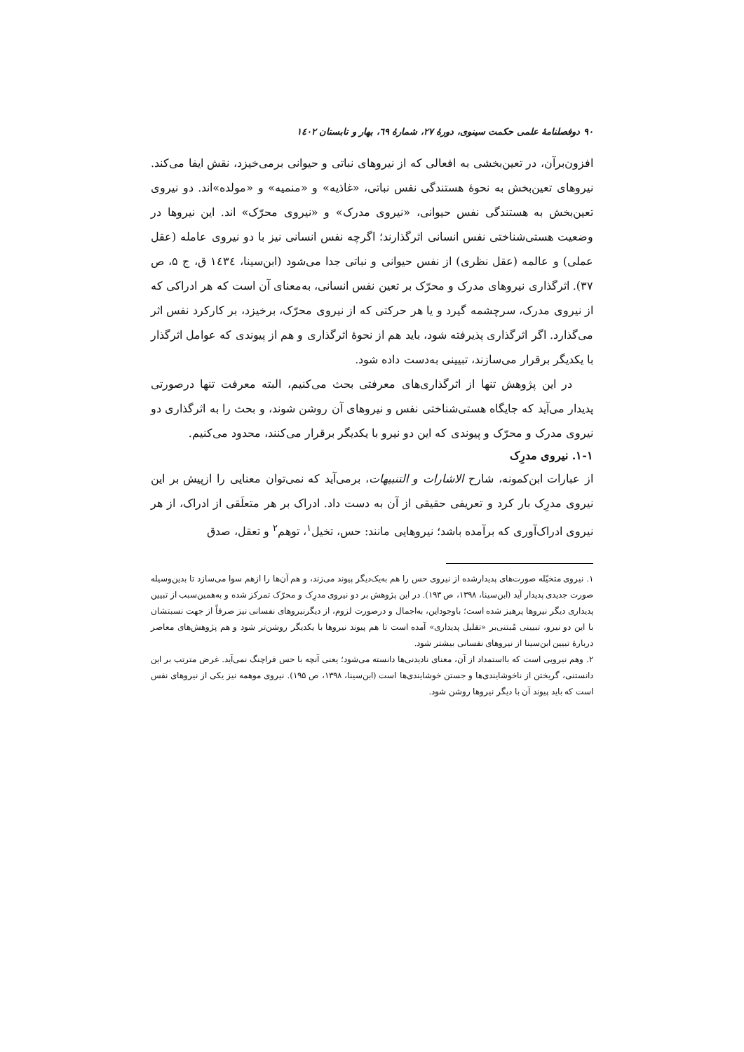۹۰ دوفصلنامهٔ علمی حکمت سینوی، دورهٔ ۲۷، شمارهٔ ٦۹، بهار و تابستان ۱٤۰۲
افزون‌برآن، در تعین‌بخشی به افعالی که از نیروهای نباتی و حیوانی برمی‌خیزد، نقش ایفا می‌کند. نیروهای تعین‌بخش به نحوهٔ هستندگی نفس نباتی، «غاذیه» و «منمیه» و «مولده»اند. دو نیروی تعین‌بخش به هستندگی نفس حیوانی، «نیروی مدرک» و «نیروی محرّک» اند. این نیروها در وضعیت هستی‌شناختی نفس انسانی اثرگذارند؛ اگرچه نفس انسانی نیز با دو نیروی عامله (عقل عملی) و عالمه (عقل نظری) از نفس حیوانی و نباتی جدا می‌شود (ابن‌سینا، ۱٤۳٤ ق، ج ۵، ص ۳۷). اثرگذاری نیروهای مدرک و محرّک بر تعین نفس انسانی، به‌معنای آن است که هر ادراکی که از نیروی مدرک، سرچشمه گیرد و یا هر حرکتی که از نیروی محرّک، برخیزد، بر کارکرد نفس اثر می‌گذارد. اگر اثرگذاری پذیرفته شود، باید هم از نحوهٔ اثرگذاری و هم از پیوندی که عوامل اثرگذار با یکدیگر برقرار می‌سازند، تبیینی به‌دست داده شود.
در این پژوهش تنها از اثرگذاری‌های معرفتی بحث می‌کنیم، البته معرفت تنها درصورتی پدیدار می‌آید که جایگاه هستی‌شناختی نفس و نیروهای آن روشن شوند، و بحث را به اثرگذاری دو نیروی مدرک و محرّک و پیوندی که این دو نیرو با یکدیگر برقرار می‌کنند، محدود می‌کنیم.
۱-۱. نیروی مدرِک
از عبارات ابن‌کمونه، شارح الاشارات و التنبیهات، برمی‌آید که نمی‌توان معنایی را ازپیش بر این نیروی مدرِک بار کرد و تعریفی حقیقی از آن به دست داد. ادراک بر هر متعلَقی از ادراک، از هر نیروی ادراک‌آوری که برآمده باشد؛ نیروهایی مانند: حس، تخیل<sup>۱</sup>، توهم<sup>۲</sup> و تعقل، صدق
۱. نیروی متخیّله صورت‌های پدیدارشده از نیروی حس را هم به‌یک‌دیگر پیوند می‌زند، و هم آن‌ها را ازهم سوا می‌سازد تا بدین‌وسیله صورت جدیدی پدیدار آید (ابن‌سینا، ۱۳۹۸، ص ۱۹۳). در این پژوهش بر دو نیروی مدرِک و محرّک تمرکز شده و به‌همین‌سبب از تبیین پدیداری دیگر نیروها پرهیز شده است؛ باوجوداین، به‌اجمال و درصورت لزوم، از دیگرنیروهای نفسانی نیز صرفاً از جهت نسبتشان با این دو نیرو، تبیینی مُبتنی‌بر «تقلیل پدیداری» آمده است تا هم پیوند نیروها با یکدیگر روشن‌تر شود و هم پژوهش‌های معاصر دربارهٔ تبیین ابن‌سینا از نیروهای نفسانی بیشتر شود.
۲. وهم نیرویی است که بااستمداد از آن، معنای نادیدنی‌ها دانسته می‌شود؛ یعنی آنچه با حس فراچنگ نمی‌آید. غرض مترتب بر این دانستنی، گریختن از ناخوشایندی‌ها و جستن خوشایندی‌ها است (ابن‌سینا، ۱۳۹۸، ص ۱۹۵). نیروی موهمه نیز یکی از نیروهای نفس است که باید پیوند آن با دیگر نیروها روشن شود.